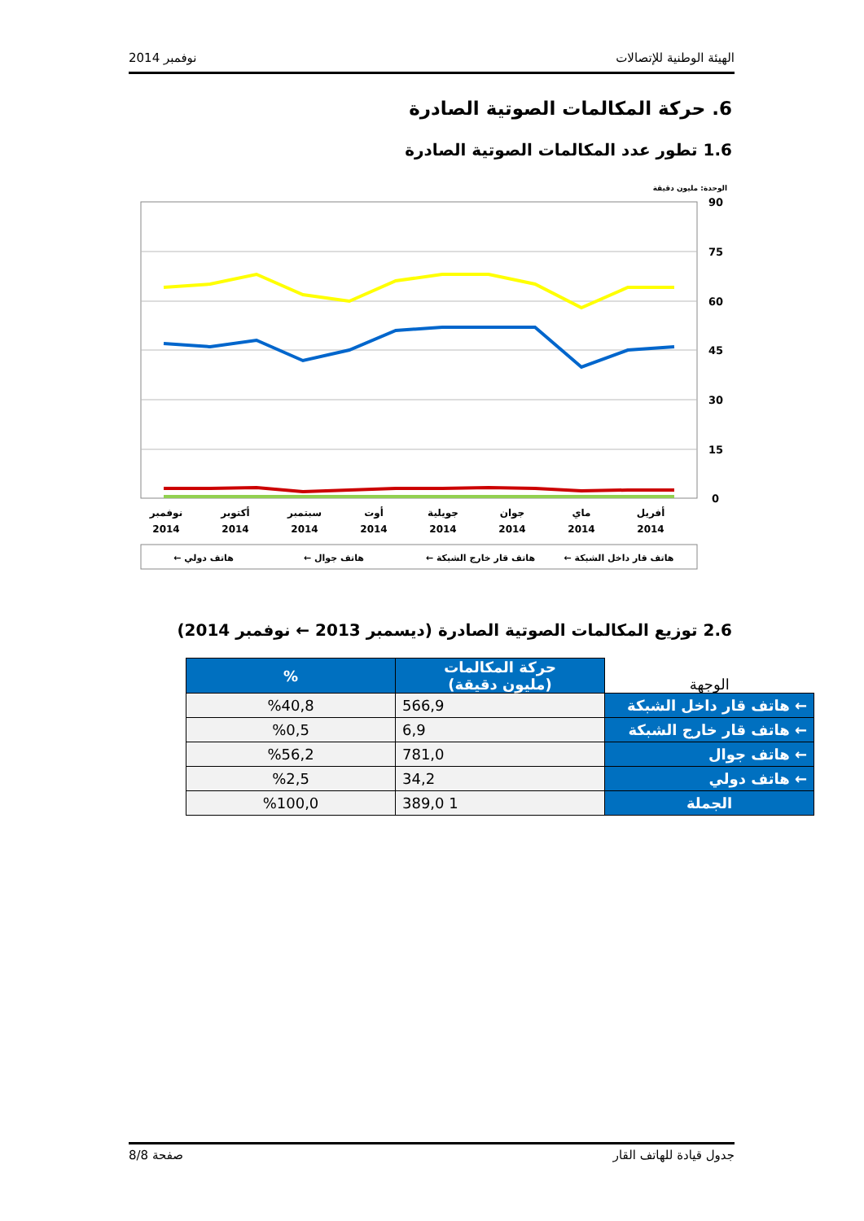الهيئة الوطنية للإتصالات نوفمبر 2014
6. حركة المكالمات الصوتية الصادرة
1.6 تطور عدد المكالمات الصوتية الصادرة
الوحدة: مليون دقيقة
90
75
60
45
30
15
0
نوفمبر
أكتوبر
سبتمبر
أوت
جويلية
جوان
ماي
أفريل
2014
2014
2014
2014
2014
2014
2014
2014
← هاتف دولي
← هاتف جوال
← هاتف قار خارج الشبكة
← هاتف قار داخل الشبكة
2.6 توزيع المكالمات الصوتية الصادرة (ديسمبر 2013 ← نوفمبر 2014)
| الوجهة | حركة المكالمات (مليون دقيقة) | % |
| --- | --- | --- |
| ← هاتف قار داخل الشبكة | 566,9 | %40,8 |
| ← هاتف قار خارج الشبكة | 6,9 | %0,5 |
| ← هاتف جوال | 781,0 | %56,2 |
| ← هاتف دولي | 34,2 | %2,5 |
| الجملة | 1 389,0 | %100,0 |
جدول قيادة للهاتف القار صفحة 8/8